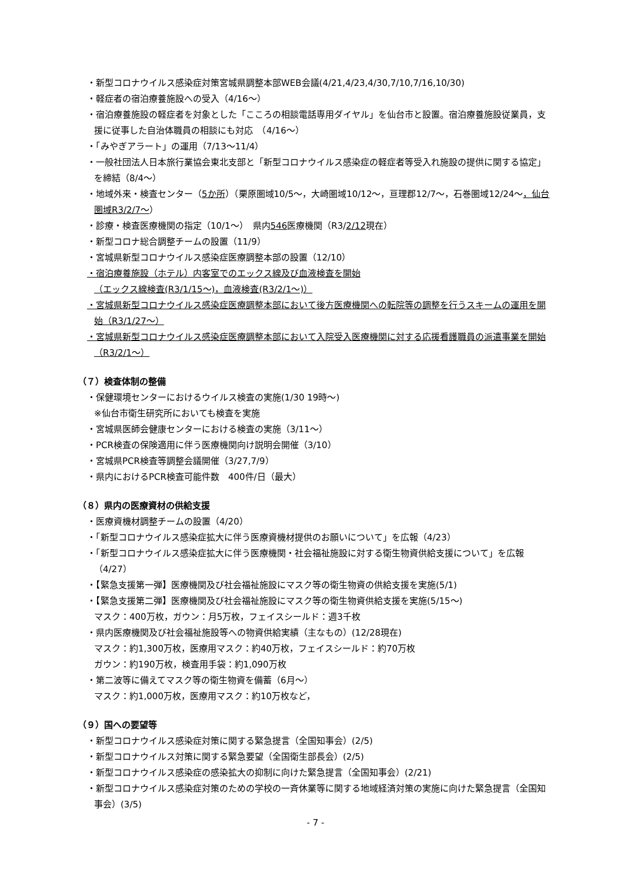・新型コロナウイルス感染症対策宮城県調整本部WEB会議(4/21,4/23,4/30,7/10,7/16,10/30)
・軽症者の宿泊療養施設への受入（4/16～）
・宿泊療養施設の軽症者を対象とした「こころの相談電話専用ダイヤル」を仙台市と設置。宿泊療養施設従業員，支援に従事した自治体職員の相談にも対応　（4/16～）
・「みやぎアラート」の運用（7/13～11/4）
・一般社団法人日本旅行業協会東北支部と「新型コロナウイルス感染症の軽症者等受入れ施設の提供に関する協定」を締結（8/4～）
・地域外来・検査センター（5か所）（栗原圏域10/5～，大崎圏域10/12～，亘理郡12/7～，石巻圏域12/24～，仙台圏域R3/2/7～）
・診療・検査医療機関の指定（10/1～）　県内546医療機関（R3/2/12現在）
・新型コロナ総合調整チームの設置（11/9）
・宮城県新型コロナウイルス感染症医療調整本部の設置（12/10）
・宿泊療養施設（ホテル）内客室でのエックス線及び血液検査を開始
（エックス線検査(R3/1/15～)，血液検査(R3/2/1～)）
・宮城県新型コロナウイルス感染症医療調整本部において後方医療機関への転院等の調整を行うスキームの運用を開始（R3/1/27～）
・宮城県新型コロナウイルス感染症医療調整本部において入院受入医療機関に対する応援看護職員の派遣事業を開始（R3/2/1～）
（７）検査体制の整備
・保健環境センターにおけるウイルス検査の実施(1/30 19時～)
※仙台市衛生研究所においても検査を実施
・宮城県医師会健康センターにおける検査の実施（3/11～）
・PCR検査の保険適用に伴う医療機関向け説明会開催（3/10）
・宮城県PCR検査等調整会議開催（3/27,7/9）
・県内におけるPCR検査可能件数　400件/日（最大）
（８）県内の医療資材の供給支援
・医療資機材調整チームの設置（4/20）
・「新型コロナウイルス感染症拡大に伴う医療資機材提供のお願いについて」を広報（4/23）
・「新型コロナウイルス感染症拡大に伴う医療機関・社会福祉施設に対する衛生物資供給支援について」を広報（4/27）
・【緊急支援第一弾】医療機関及び社会福祉施設にマスク等の衛生物資の供給支援を実施(5/1)
・【緊急支援第二弾】医療機関及び社会福祉施設にマスク等の衛生物資供給支援を実施(5/15～)
マスク：400万枚，ガウン：月5万枚，フェイスシールド：週3千枚
・県内医療機関及び社会福祉施設等への物資供給実績（主なもの）(12/28現在)
マスク：約1,300万枚，医療用マスク：約40万枚，フェイスシールド：約70万枚
ガウン：約190万枚，検査用手袋：約1,090万枚
・第二波等に備えてマスク等の衛生物資を備蓄（6月～）
マスク：約1,000万枚，医療用マスク：約10万枚など，
（９）国への要望等
・新型コロナウイルス感染症対策に関する緊急提言（全国知事会）(2/5)
・新型コロナウイルス対策に関する緊急要望（全国衛生部長会）(2/5)
・新型コロナウイルス感染症の感染拡大の抑制に向けた緊急提言（全国知事会）(2/21)
・新型コロナウイルス感染症対策のための学校の一斉休業等に関する地域経済対策の実施に向けた緊急提言（全国知事会）(3/5)
- 7 -